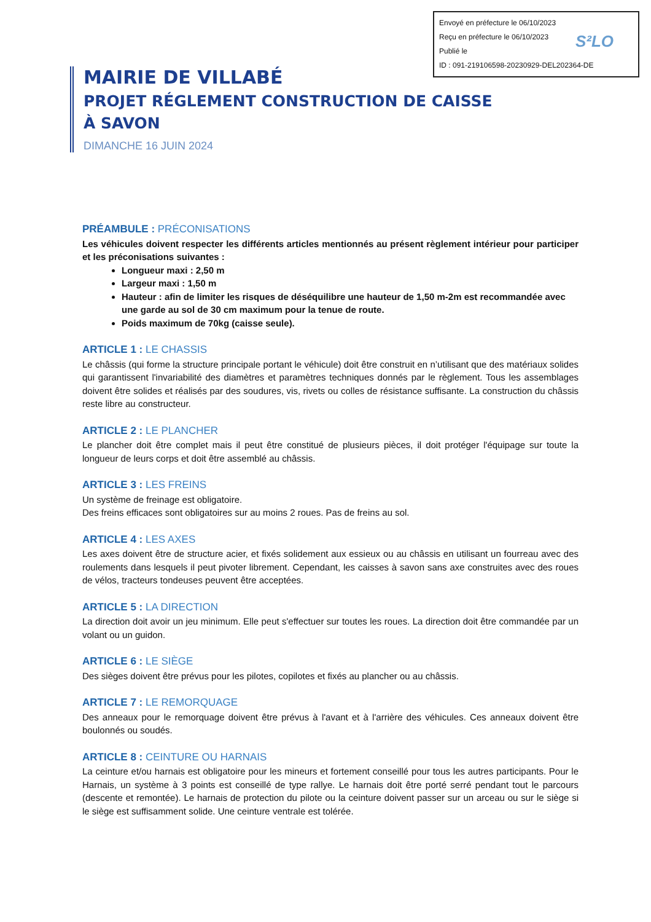Envoyé en préfecture le 06/10/2023
Reçu en préfecture le 06/10/2023
Publié le
ID : 091-219106598-20230929-DEL202364-DE
S²LO
MAIRIE DE VILLABÉ
PROJET RÉGLEMENT CONSTRUCTION DE CAISSE
À SAVON
DIMANCHE 16 JUIN 2024
PRÉAMBULE : PRÉCONISATIONS
Les véhicules doivent respecter les différents articles mentionnés au présent règlement intérieur pour participer et les préconisations suivantes :
Longueur maxi : 2,50 m
Largeur maxi : 1,50 m
Hauteur : afin de limiter les risques de déséquilibre une hauteur de 1,50 m-2m est recommandée avec une garde au sol de 30 cm maximum pour la tenue de route.
Poids maximum de 70kg (caisse seule).
ARTICLE 1 : LE CHASSIS
Le châssis (qui forme la structure principale portant le véhicule) doit être construit en n’utilisant que des matériaux solides qui garantissent l'invariabilité des diamètres et paramètres techniques donnés par le règlement. Tous les assemblages doivent être solides et réalisés par des soudures, vis, rivets ou colles de résistance suffisante. La construction du châssis reste libre au constructeur.
ARTICLE 2 : LE PLANCHER
Le plancher doit être complet mais il peut être constitué de plusieurs pièces, il doit protéger l'équipage sur toute la longueur de leurs corps et doit être assemblé au châssis.
ARTICLE 3 : LES FREINS
Un système de freinage est obligatoire.
Des freins efficaces sont obligatoires sur au moins 2 roues. Pas de freins au sol.
ARTICLE 4 : LES AXES
Les axes doivent être de structure acier, et fixés solidement aux essieux ou au châssis en utilisant un fourreau avec des roulements dans lesquels il peut pivoter librement. Cependant, les caisses à savon sans axe construites avec des roues de vélos, tracteurs tondeuses peuvent être acceptées.
ARTICLE 5 : LA DIRECTION
La direction doit avoir un jeu minimum. Elle peut s'effectuer sur toutes les roues. La direction doit être commandée par un volant ou un guidon.
ARTICLE 6 : LE SIÈGE
Des sièges doivent être prévus pour les pilotes, copilotes et fixés au plancher ou au châssis.
ARTICLE 7 : LE REMORQUAGE
Des anneaux pour le remorquage doivent être prévus à l'avant et à l'arrière des véhicules. Ces anneaux doivent être boulonnés ou soudés.
ARTICLE 8 : CEINTURE OU HARNAIS
La ceinture et/ou harnais est obligatoire pour les mineurs et fortement conseillé pour tous les autres participants. Pour le Harnais, un système à 3 points est conseillé de type rallye. Le harnais doit être porté serré pendant tout le parcours (descente et remontée). Le harnais de protection du pilote ou la ceinture doivent passer sur un arceau ou sur le siège si le siège est suffisamment solide. Une ceinture ventrale est tolérée.